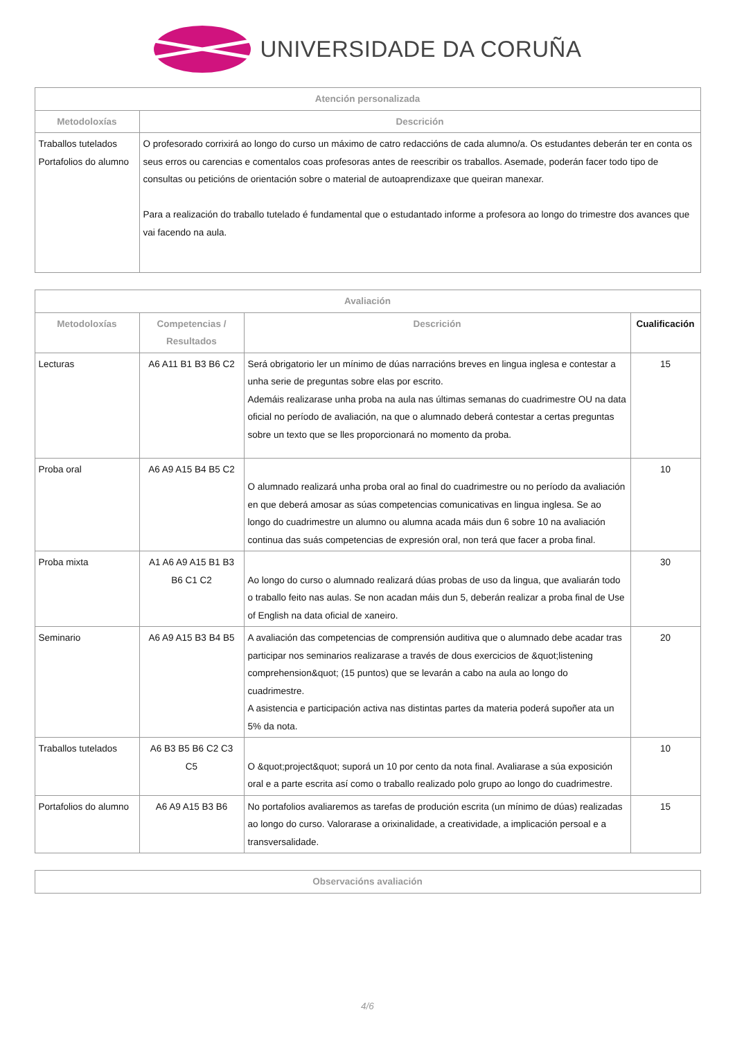UNIVERSIDADE DA CORUÑA
| Atención personalizada | |
| --- | --- |
| Metodoloxías | Descrición |
| Traballos tutelados Portafolios do alumno | O profesorado corrixirá ao longo do curso un máximo de catro redaccións de cada alumno/a. Os estudantes deberán ter en conta os seus erros ou carencias e comentalos coas profesoras antes de reescribir os traballos. Asemade, poderán facer todo tipo de consultas ou peticións de orientación sobre o material de autoaprendizaxe que queiran manexar. Para a realización do traballo tutelado é fundamental que o estudantado informe a profesora ao longo do trimestre dos avances que vai facendo na aula. |
| Avaliación | | | |
| --- | --- | --- | --- |
| Metodoloxías | Competencias / Resultados | Descrición | Cualificación |
| Lecturas | A6 A11 B1 B3 B6 C2 | Será obrigatorio ler un mínimo de dúas narracións breves en lingua inglesa e contestar a unha serie de preguntas sobre elas por escrito. Ademáis realizarase unha proba na aula nas últimas semanas do cuadrimestre OU na data oficial no período de avaliación, na que o alumnado deberá contestar a certas preguntas sobre un texto que se lles proporcionará no momento da proba. | 15 |
| Proba oral | A6 A9 A15 B4 B5 C2 | O alumnado realizará unha proba oral ao final do cuadrimestre ou no período da avaliación en que deberá amosar as súas competencias comunicativas en lingua inglesa. Se ao longo do cuadrimestre un alumno ou alumna acada máis dun 6 sobre 10 na avaliación continua das suás competencias de expresión oral, non terá que facer a proba final. | 10 |
| Proba mixta | A1 A6 A9 A15 B1 B3 B6 C1 C2 | Ao longo do curso o alumnado realizará dúas probas de uso da lingua, que avaliarán todo o traballo feito nas aulas. Se non acadan máis dun 5, deberán realizar a proba final de Use of English na data oficial de xaneiro. | 30 |
| Seminario | A6 A9 A15 B3 B4 B5 | A avaliación das competencias de comprensión auditiva que o alumnado debe acadar tras participar nos seminarios realizarase a través de dous exercicios de &quot;listening comprehension&quot; (15 puntos) que se levarán a cabo na aula ao longo do cuadrimestre. A asistencia e participación activa nas distintas partes da materia poderá supoñer ata un 5% da nota. | 20 |
| Traballos tutelados | A6 B3 B5 B6 C2 C3 C5 | O &quot;project&quot; suporá un 10 por cento da nota final. Avaliarase a súa exposición oral e a parte escrita así como o traballo realizado polo grupo ao longo do cuadrimestre. | 10 |
| Portafolios do alumno | A6 A9 A15 B3 B6 | No portafolios avaliaremos as tarefas de produción escrita (un mínimo de dúas) realizadas ao longo do curso. Valorarase a orixinalidade, a creatividade, a implicación persoal e a transversalidade. | 15 |
| Observacións avaliación |
| --- |
4/6